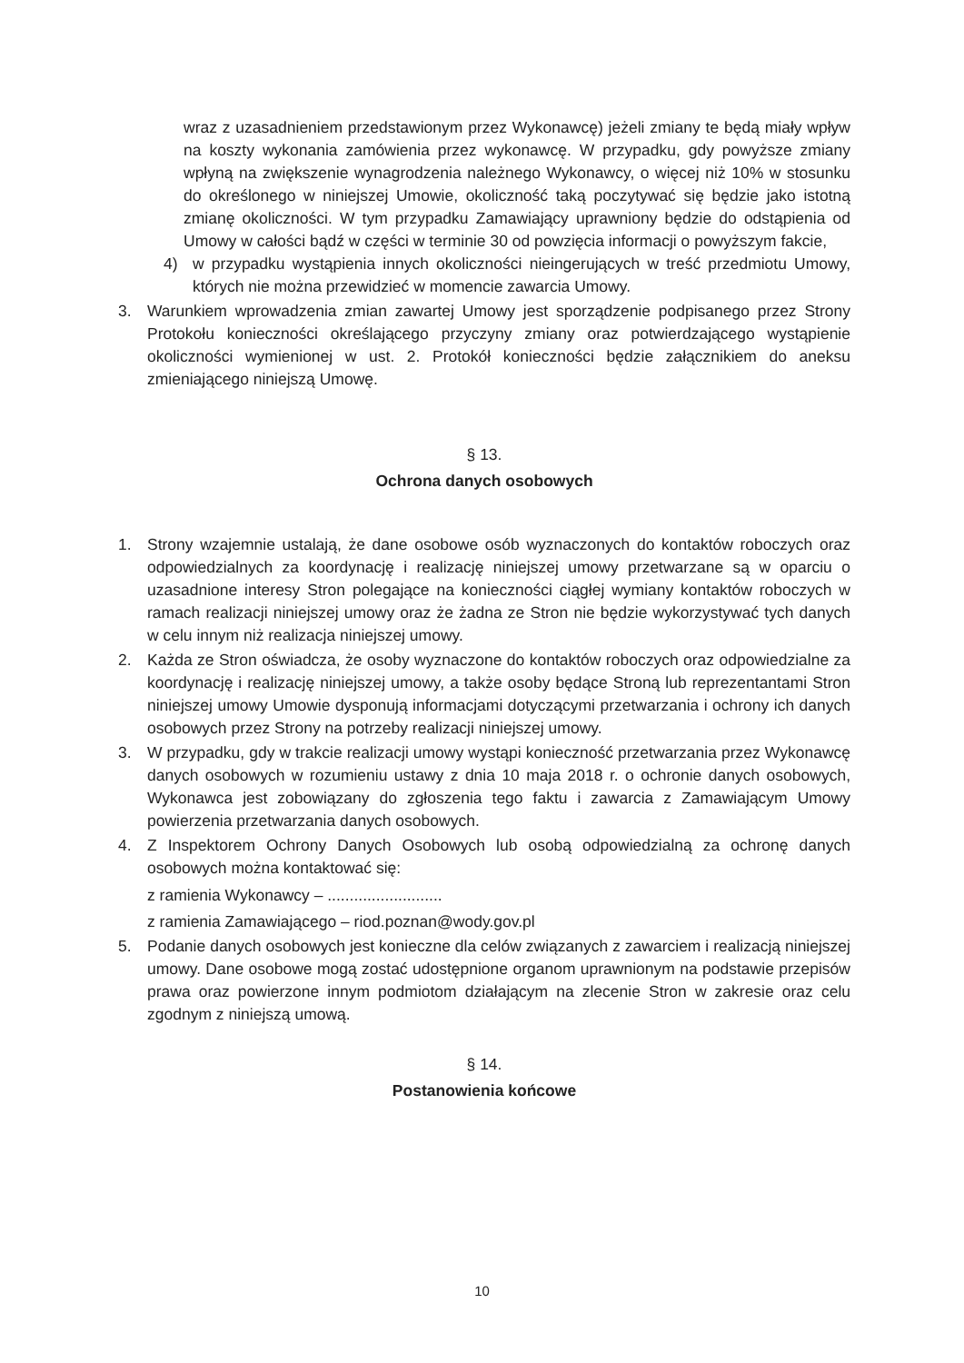wraz z uzasadnieniem przedstawionym przez Wykonawcę) jeżeli zmiany te będą miały wpływ na koszty wykonania zamówienia przez wykonawcę. W przypadku, gdy powyższe zmiany wpłyną na zwiększenie wynagrodzenia należnego Wykonawcy, o więcej niż 10% w stosunku do określonego w niniejszej Umowie, okoliczność taką poczytywać się będzie jako istotną zmianę okoliczności. W tym przypadku Zamawiający uprawniony będzie do odstąpienia od Umowy w całości bądź w części w terminie 30 od powzięcia informacji o powyższym fakcie,
4) w przypadku wystąpienia innych okoliczności nieingerujących w treść przedmiotu Umowy, których nie można przewidzieć w momencie zawarcia Umowy.
3. Warunkiem wprowadzenia zmian zawartej Umowy jest sporządzenie podpisanego przez Strony Protokołu konieczności określającego przyczyny zmiany oraz potwierdzającego wystąpienie okoliczności wymienionej w ust. 2. Protokół konieczności będzie załącznikiem do aneksu zmieniającego niniejszą Umowę.
§ 13.
Ochrona danych osobowych
1. Strony wzajemnie ustalają, że dane osobowe osób wyznaczonych do kontaktów roboczych oraz odpowiedzialnych za koordynację i realizację niniejszej umowy przetwarzane są w oparciu o uzasadnione interesy Stron polegające na konieczności ciągłej wymiany kontaktów roboczych w ramach realizacji niniejszej umowy oraz że żadna ze Stron nie będzie wykorzystywać tych danych w celu innym niż realizacja niniejszej umowy.
2. Każda ze Stron oświadcza, że osoby wyznaczone do kontaktów roboczych oraz odpowiedzialne za koordynację i realizację niniejszej umowy, a także osoby będące Stroną lub reprezentantami Stron niniejszej umowy Umowie dysponują informacjami dotyczącymi przetwarzania i ochrony ich danych osobowych przez Strony na potrzeby realizacji niniejszej umowy.
3. W przypadku, gdy w trakcie realizacji umowy wystąpi konieczność przetwarzania przez Wykonawcę danych osobowych w rozumieniu ustawy z dnia 10 maja 2018 r. o ochronie danych osobowych, Wykonawca jest zobowiązany do zgłoszenia tego faktu i zawarcia z Zamawiającym Umowy powierzenia przetwarzania danych osobowych.
4. Z Inspektorem Ochrony Danych Osobowych lub osobą odpowiedzialną za ochronę danych osobowych można kontaktować się:
z ramienia Wykonawcy – ..........................
z ramienia Zamawiającego – riod.poznan@wody.gov.pl
5. Podanie danych osobowych jest konieczne dla celów związanych z zawarciem i realizacją niniejszej umowy. Dane osobowe mogą zostać udostępnione organom uprawnionym na podstawie przepisów prawa oraz powierzone innym podmiotom działającym na zlecenie Stron w zakresie oraz celu zgodnym z niniejszą umową.
§ 14.
Postanowienia końcowe
10